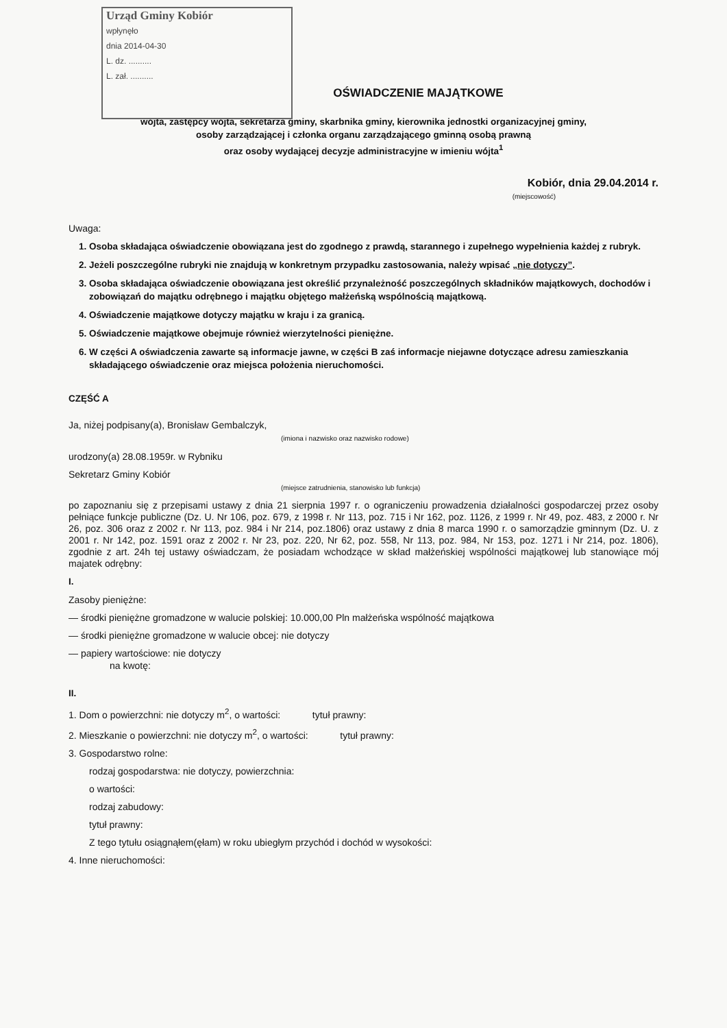Urząd Gminy Kobiór
wpłynęło
dnia 2014-04-30
L. dz. ..........
L. zał. ..........
OŚWIADCZENIE MAJĄTKOWE
wójta, zastępcy wójta, sekretarza gminy, skarbnika gminy, kierownika jednostki organizacyjnej gminy,
osoby zarządzającej i członka organu zarządzającego gminną osobą prawną
oraz osoby wydającej decyzje administracyjne w imieniu wójta<sup>1</sup>
Kobiór, dnia 29.04.2014 r.
(miejscowość)
Uwaga:
1. Osoba składająca oświadczenie obowiązana jest do zgodnego z prawdą, starannego i zupełnego wypełnienia każdej z rubryk.
2. Jeżeli poszczególne rubryki nie znajdują w konkretnym przypadku zastosowania, należy wpisać „nie dotyczy”.
3. Osoba składająca oświadczenie obowiązana jest określić przynależność poszczególnych składników majątkowych, dochodów i zobowiązań do majątku odrębnego i majątku objętego małżeńską wspólnością majątkową.
4. Oświadczenie majątkowe dotyczy majątku w kraju i za granicą.
5. Oświadczenie majątkowe obejmuje również wierzytelności pieniężne.
6. W części A oświadczenia zawarte są informacje jawne, w części B zaś informacje niejawne dotyczące adresu zamieszkania składającego oświadczenie oraz miejsca położenia nieruchomości.
CZĘŚĆ A
Ja, niżej podpisany(a), Bronisław Gembalczyk,
(imiona i nazwisko oraz nazwisko rodowe)
urodzony(a) 28.08.1959r. w Rybniku
Sekretarz Gminy Kobiór
(miejsce zatrudnienia, stanowisko lub funkcja)
po zapoznaniu się z przepisami ustawy z dnia 21 sierpnia 1997 r. o ograniczeniu prowadzenia działalności gospodarczej przez osoby pełniące funkcje publiczne (Dz. U. Nr 106, poz. 679, z 1998 r. Nr 113, poz. 715 i Nr 162, poz. 1126, z 1999 r. Nr 49, poz. 483, z 2000 r. Nr 26, poz. 306 oraz z 2002 r. Nr 113, poz. 984 i Nr 214, poz.1806) oraz ustawy z dnia 8 marca 1990 r. o samorządzie gminnym (Dz. U. z 2001 r. Nr 142, poz. 1591 oraz z 2002 r. Nr 23, poz. 220, Nr 62, poz. 558, Nr 113, poz. 984, Nr 153, poz. 1271 i Nr 214, poz. 1806), zgodnie z art. 24h tej ustawy oświadczam, że posiadam wchodzące w skład małżeńskiej wspólności majątkowej lub stanowiące mój majatek odrębny:
I.
Zasoby pieniężne:
— środki pieniężne gromadzone w walucie polskiej: 10.000,00 Pln małżeńska wspólność majątkowa
— środki pieniężne gromadzone w walucie obcej: nie dotyczy
— papiery wartościowe: nie dotyczy
na kwotę:
II.
1. Dom o powierzchni: nie dotyczy m<sup>2</sup>, o wartości: tytuł prawny:
2. Mieszkanie o powierzchni: nie dotyczy m<sup>2</sup>, o wartości: tytuł prawny:
3. Gospodarstwo rolne:
rodzaj gospodarstwa: nie dotyczy, powierzchnia:
o wartości:
rodzaj zabudowy:
tytuł prawny:
Z tego tytułu osiągnąłem(ęłam) w roku ubiegłym przychód i dochód w wysokości:
4. Inne nieruchomości: